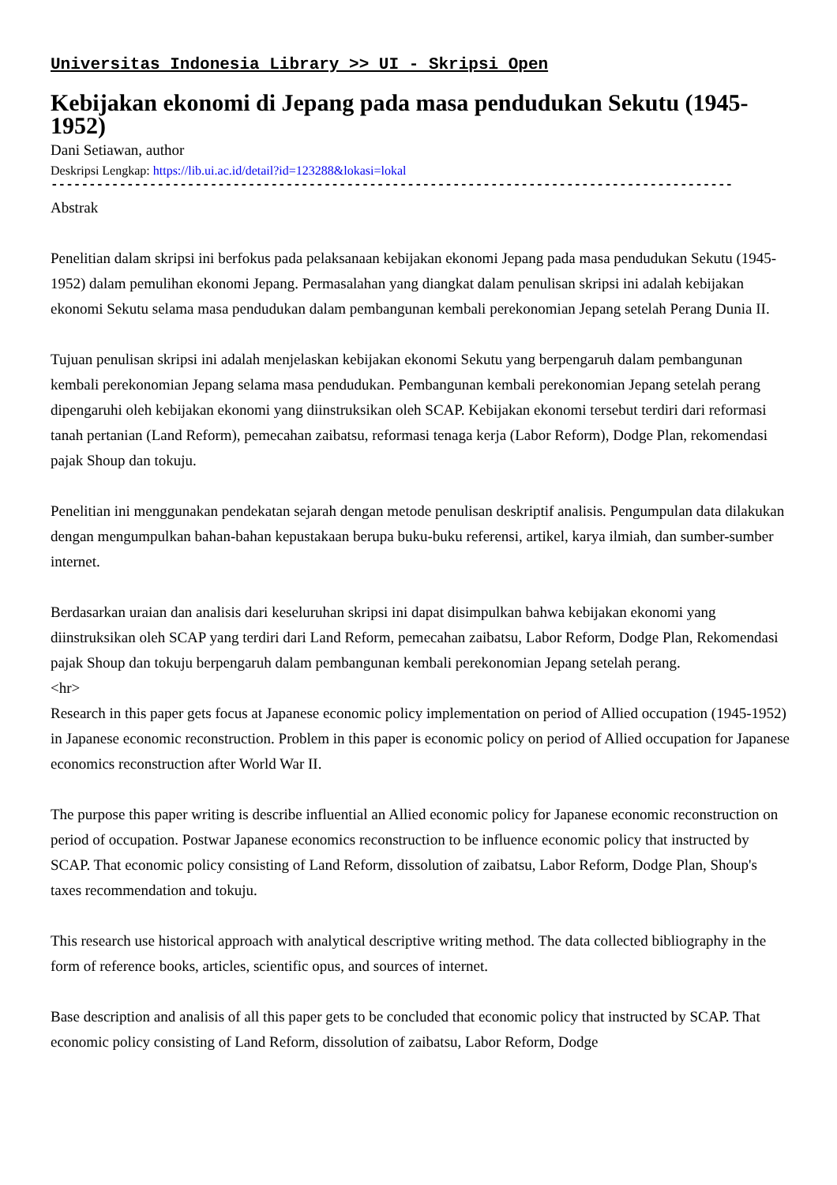Universitas Indonesia Library >> UI - Skripsi Open
Kebijakan ekonomi di Jepang pada masa pendudukan Sekutu (1945-1952)
Dani Setiawan, author
Deskripsi Lengkap: https://lib.ui.ac.id/detail?id=123288&lokasi=lokal
------------------------------------------------------------------------------------------
Abstrak
Penelitian dalam skripsi ini berfokus pada pelaksanaan kebijakan ekonomi Jepang pada masa pendudukan Sekutu (1945-1952) dalam pemulihan ekonomi Jepang. Permasalahan yang diangkat dalam penulisan skripsi ini adalah kebijakan ekonomi Sekutu selama masa pendudukan dalam pembangunan kembali perekonomian Jepang setelah Perang Dunia II.
Tujuan penulisan skripsi ini adalah menjelaskan kebijakan ekonomi Sekutu yang berpengaruh dalam pembangunan kembali perekonomian Jepang selama masa pendudukan. Pembangunan kembali perekonomian Jepang setelah perang dipengaruhi oleh kebijakan ekonomi yang diinstruksikan oleh SCAP. Kebijakan ekonomi tersebut terdiri dari reformasi tanah pertanian (Land Reform), pemecahan zaibatsu, reformasi tenaga kerja (Labor Reform), Dodge Plan, rekomendasi pajak Shoup dan tokuju.
Penelitian ini menggunakan pendekatan sejarah dengan metode penulisan deskriptif analisis. Pengumpulan data dilakukan dengan mengumpulkan bahan-bahan kepustakaan berupa buku-buku referensi, artikel, karya ilmiah, dan sumber-sumber internet.
Berdasarkan uraian dan analisis dari keseluruhan skripsi ini dapat disimpulkan bahwa kebijakan ekonomi yang diinstruksikan oleh SCAP yang terdiri dari Land Reform, pemecahan zaibatsu, Labor Reform, Dodge Plan, Rekomendasi pajak Shoup dan tokuju berpengaruh dalam pembangunan kembali perekonomian Jepang setelah perang.
<hr>
Research in this paper gets focus at Japanese economic policy implementation on period of Allied occupation (1945-1952) in Japanese economic reconstruction. Problem in this paper is economic policy on period of Allied occupation for Japanese economics reconstruction after World War II.
The purpose this paper writing is describe influential an Allied economic policy for Japanese economic reconstruction on period of occupation. Postwar Japanese economics reconstruction to be influence economic policy that instructed by SCAP. That economic policy consisting of Land Reform, dissolution of zaibatsu, Labor Reform, Dodge Plan, Shoup's taxes recommendation and tokuju.
This research use historical approach with analytical descriptive writing method. The data collected bibliography in the form of reference books, articles, scientific opus, and sources of internet.
Base description and analisis of all this paper gets to be concluded that economic policy that instructed by SCAP. That economic policy consisting of Land Reform, dissolution of zaibatsu, Labor Reform, Dodge